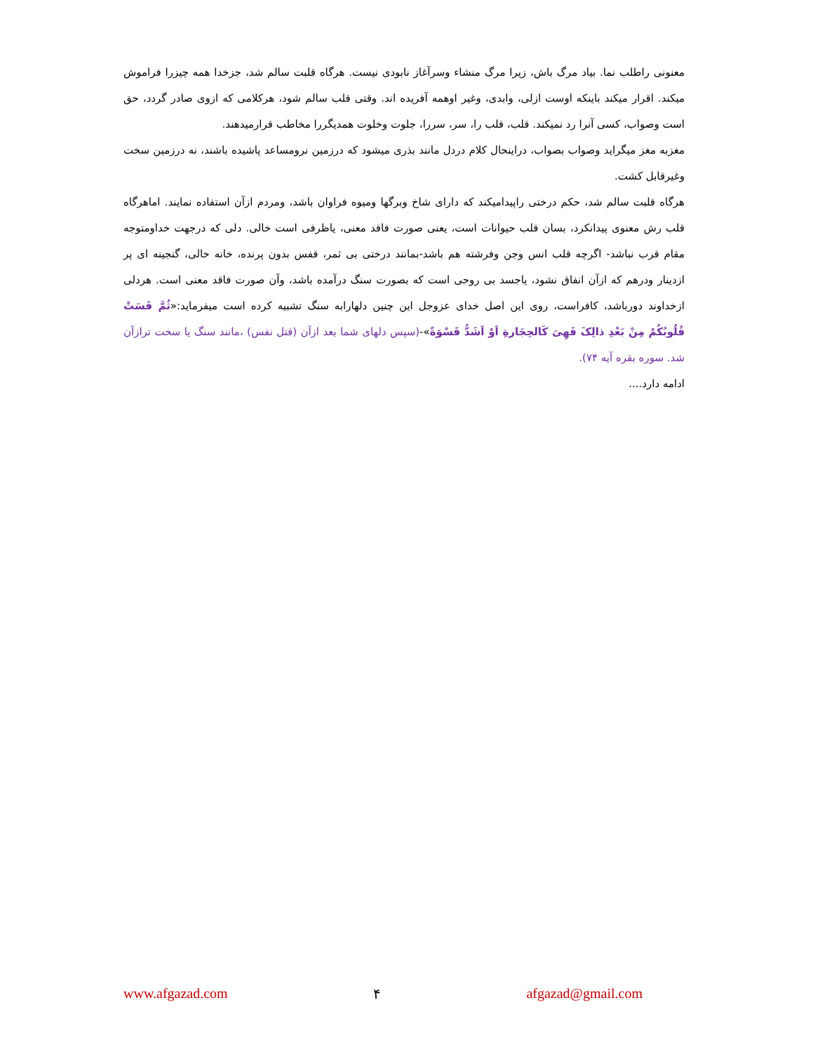معنونی راطلب نما. بیاد مرگ باش، زیرا مرگ منشاء وسرآغاز نابودی نیست. هرگاه قلبت سالم شد، جزخدا همه چیزرا فراموش میکند. اقرار میکند باینکه اوست ازلی، وابدی، وغیر اوهمه آفریده اند. وقتی قلب سالم شود، هرکلامی که ازوی صادر گردد، حق است وصواب، کسی آنرا رد نمیکند. قلب، قلب را، سر، سررا، جلوت وخلوت همدیگررا مخاطب قرارمیدهند.
مغزبه مغز میگراید وصواب بصواب، دراینحال کلام دردل مانند بذری میشود که درزمین نرومساعد پاشیده باشند، نه درزمین سخت وغیرقابل کشت.
هرگاه قلبت سالم شد، حکم درختی راپیدامیکند که دارای شاخ وبرگها ومیوه فراوان باشد، ومردم ازآن استفاده نمایند. اماهرگاه قلب رش معنوی پیدانکرد، بسان قلب حیوانات است، یعنی صورت فاقد معنی، یاظرفی است خالی. دلی که درجهت خداومتوجه مقام قرب نباشد- اگرچه قلب انس وجن وفرشته هم باشد-بمانند درختی بی ثمر، قفس بدون پرنده، خانه خالی، گنجینه ای پر ازدینار ودرهم که ازآن انفاق نشود، یاجسد بی روحی است که بصورت سنگ درآمده باشد، وآن صورت فاقد معنی است. هردلی ازخداوند دورباشد، کافراست، روی این اصل خدای عزوجل این چنین دلهارابه سنگ تشبیه کرده است میفرماید:«ثُمَّ قَسَتْ قُلُوبُکُمْ مِنْ بَعْدِ ذالِکَ فَهِیَ کَالحِجَارةِ اَوْ اَشَدُّ قَسْوَةً»-(سپس دلهای شما بعد ازآن (قتل نفس) ،مانند سنگ یا سخت ترازآن شد. سوره بقره آیه ۷۴).
ادامه دارد....
www.afgazad.com ۴ afgazad@gmail.com